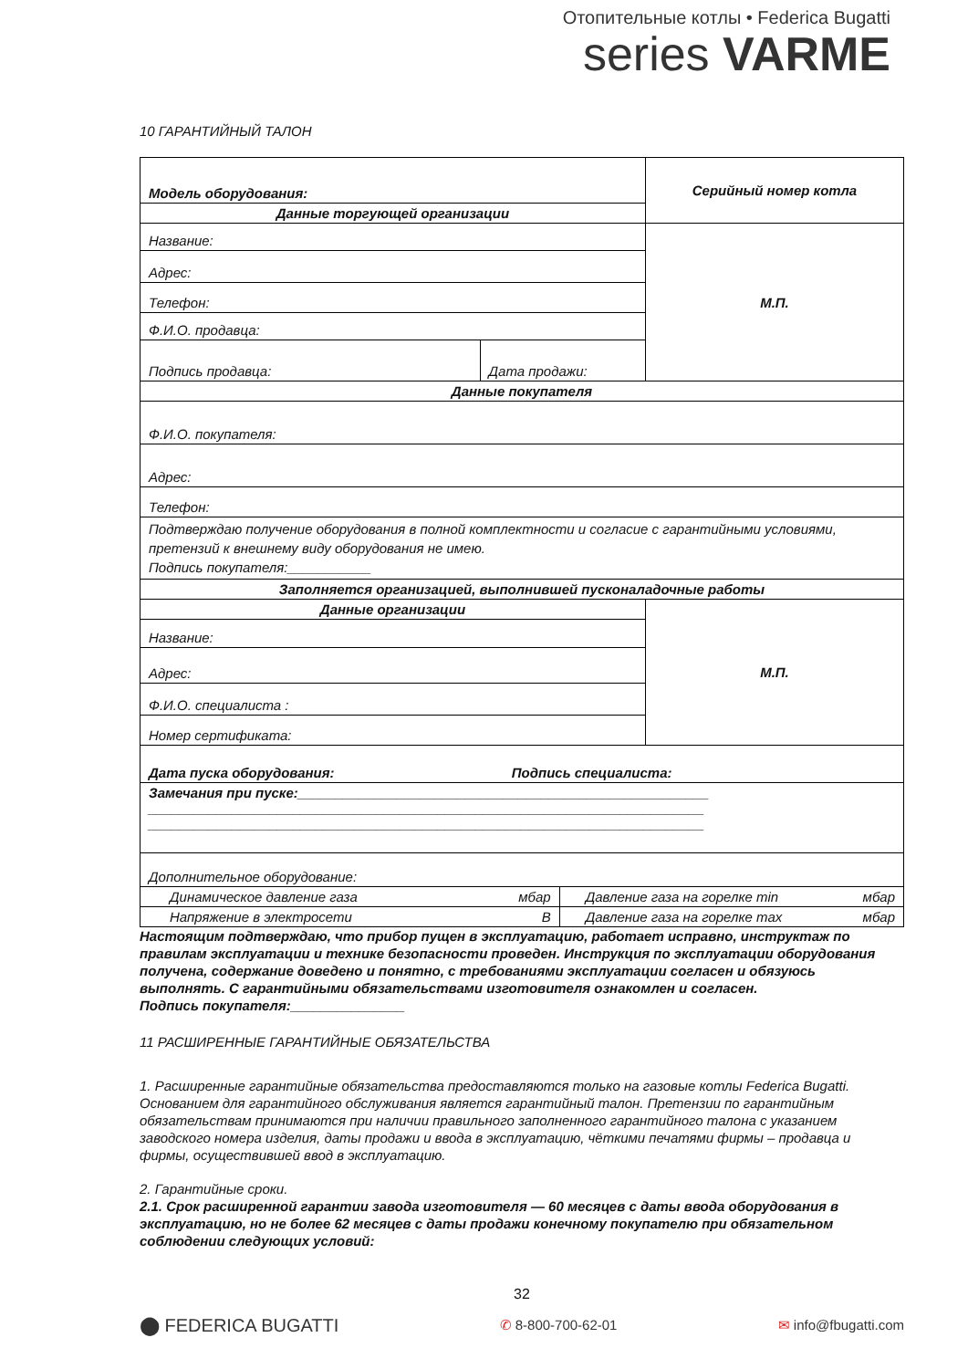Отопительные котлы • Federica Bugatti
series VARME
10 ГАРАНТИЙНЫЙ ТАЛОН
| Модель оборудования: | | | Серийный номер котла |
| Данные торгующей организации | | | |
| Название: | | | М.П. |
| Адрес: | | | |
| Телефон: | | | |
| Ф.И.О. продавца: | | | |
| Подпись продавца: | Дата продажи: | | |
| Данные покупателя | | | |
| Ф.И.О. покупателя: | | | |
| Адрес: | | | |
| Телефон: | | | |
| Подтверждаю получение оборудования в полной комплектности и согласие с гарантийными условиями, претензий к внешнему виду оборудования не имею. Подпись покупателя:___________ | | | |
| Заполняется организацией, выполнившей пусконаладочные работы | | | |
| Данные организации | | | М.П. |
| Название: | | | |
| Адрес: | | | |
| Ф.И.О. специалиста : | | | |
| Номер сертификата: | | | |
| Дата пуска оборудования: Подпись специалиста: | | | |
| Замечания при пуске: ______________________________________________________ _________________________________________________________________________ _________________________________________________________________________ | | | |
| Дополнительное оборудование: | | | |
| Динамическое давление газа мбар | | Давление газа на горелке min мбар | |
| Напряжение в электросети В | | Давление газа на горелке max мбар | |
Настоящим подтверждаю, что прибор пущен в эксплуатацию, работает исправно, инструктаж по правилам эксплуатации и технике безопасности проведен. Инструкция по эксплуатации оборудования получена, содержание доведено и понятно, с требованиями эксплуатации согласен и обязуюсь выполнять. С гарантийными обязательствами изготовителя ознакомлен и согласен.
Подпись покупателя:_______________
11 РАСШИРЕННЫЕ ГАРАНТИЙНЫЕ ОБЯЗАТЕЛЬСТВА
1. Расширенные гарантийные обязательства предоставляются только на газовые котлы Federica Bugatti. Основанием для гарантийного обслуживания является гарантийный талон. Претензии по гарантийным обязательствам принимаются при наличии правильного заполненного гарантийного талона с указанием заводского номера изделия, даты продажи и ввода в эксплуатацию, чёткими печатями фирмы – продавца и фирмы, осуществившей ввод в эксплуатацию.
2. Гарантийные сроки.
2.1. Срок расширенной гарантии завода изготовителя — 60 месяцев с даты ввода оборудования в эксплуатацию, но не более 62 месяцев с даты продажи конечному покупателю при обязательном соблюдении следующих условий:
32
⬤ FEDERICA BUGATTI ✆ 8-800-700-62-01 ✉ info@fbugatti.com